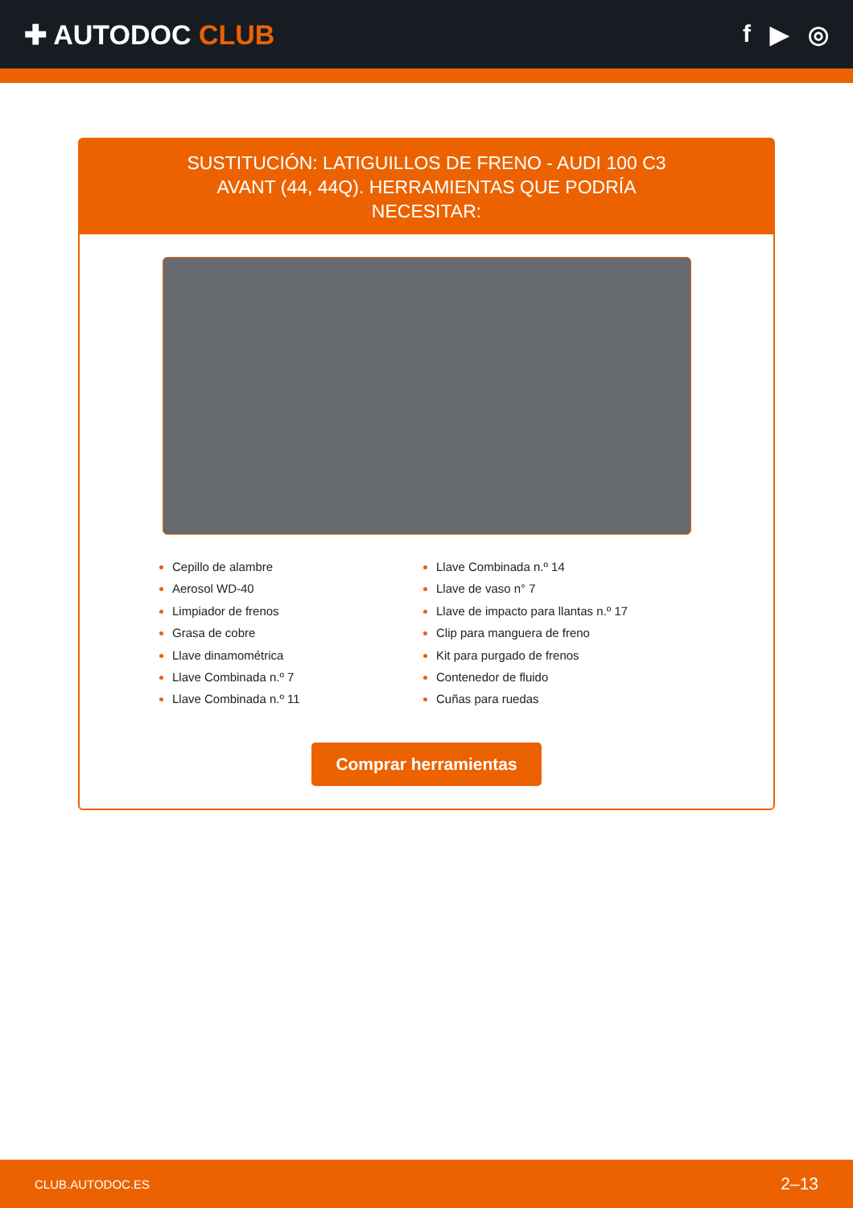✚ AUTODOC CLUB f ▶ ◎
SUSTITUCIÓN: LATIGUILLOS DE FRENO - AUDI 100 C3 AVANT (44, 44Q). HERRAMIENTAS QUE PODRÍA NECESITAR:
Cepillo de alambre
Aerosol WD-40
Limpiador de frenos
Grasa de cobre
Llave dinamométrica
Llave Combinada n.º 7
Llave Combinada n.º 11
Llave Combinada n.º 14
Llave de vaso n° 7
Llave de impacto para llantas n.º 17
Clip para manguera de freno
Kit para purgado de frenos
Contenedor de fluido
Cuñas para ruedas
Comprar herramientas
CLUB.AUTODOC.ES 2–13